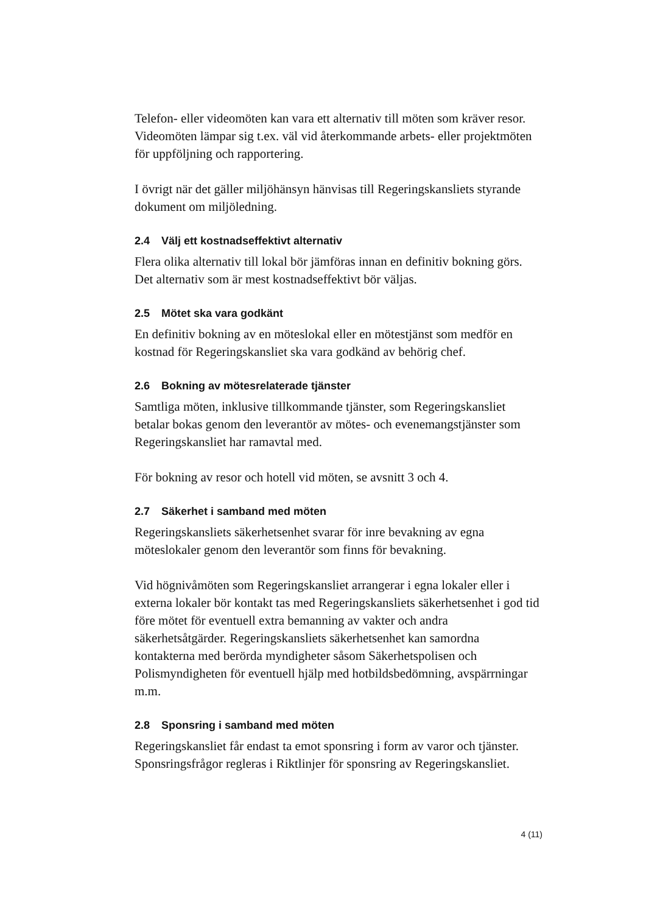Telefon- eller videomöten kan vara ett alternativ till möten som kräver resor. Videomöten lämpar sig t.ex. väl vid återkommande arbets- eller projektmöten för uppföljning och rapportering.
I övrigt när det gäller miljöhänsyn hänvisas till Regeringskansliets styrande dokument om miljöledning.
2.4 Välj ett kostnadseffektivt alternativ
Flera olika alternativ till lokal bör jämföras innan en definitiv bokning görs. Det alternativ som är mest kostnadseffektivt bör väljas.
2.5 Mötet ska vara godkänt
En definitiv bokning av en möteslokal eller en mötestjänst som medför en kostnad för Regeringskansliet ska vara godkänd av behörig chef.
2.6 Bokning av mötesrelaterade tjänster
Samtliga möten, inklusive tillkommande tjänster, som Regeringskansliet betalar bokas genom den leverantör av mötes- och evenemangstjänster som Regeringskansliet har ramavtal med.
För bokning av resor och hotell vid möten, se avsnitt 3 och 4.
2.7 Säkerhet i samband med möten
Regeringskansliets säkerhetsenhet svarar för inre bevakning av egna möteslokaler genom den leverantör som finns för bevakning.
Vid högnivåmöten som Regeringskansliet arrangerar i egna lokaler eller i externa lokaler bör kontakt tas med Regeringskansliets säkerhetsenhet i god tid före mötet för eventuell extra bemanning av vakter och andra säkerhetsåtgärder. Regeringskansliets säkerhetsenhet kan samordna kontakterna med berörda myndigheter såsom Säkerhetspolisen och Polismyndigheten för eventuell hjälp med hotbildsbedömning, avspärrningar m.m.
2.8 Sponsring i samband med möten
Regeringskansliet får endast ta emot sponsring i form av varor och tjänster. Sponsringsfrågor regleras i Riktlinjer för sponsring av Regeringskansliet.
4 (11)